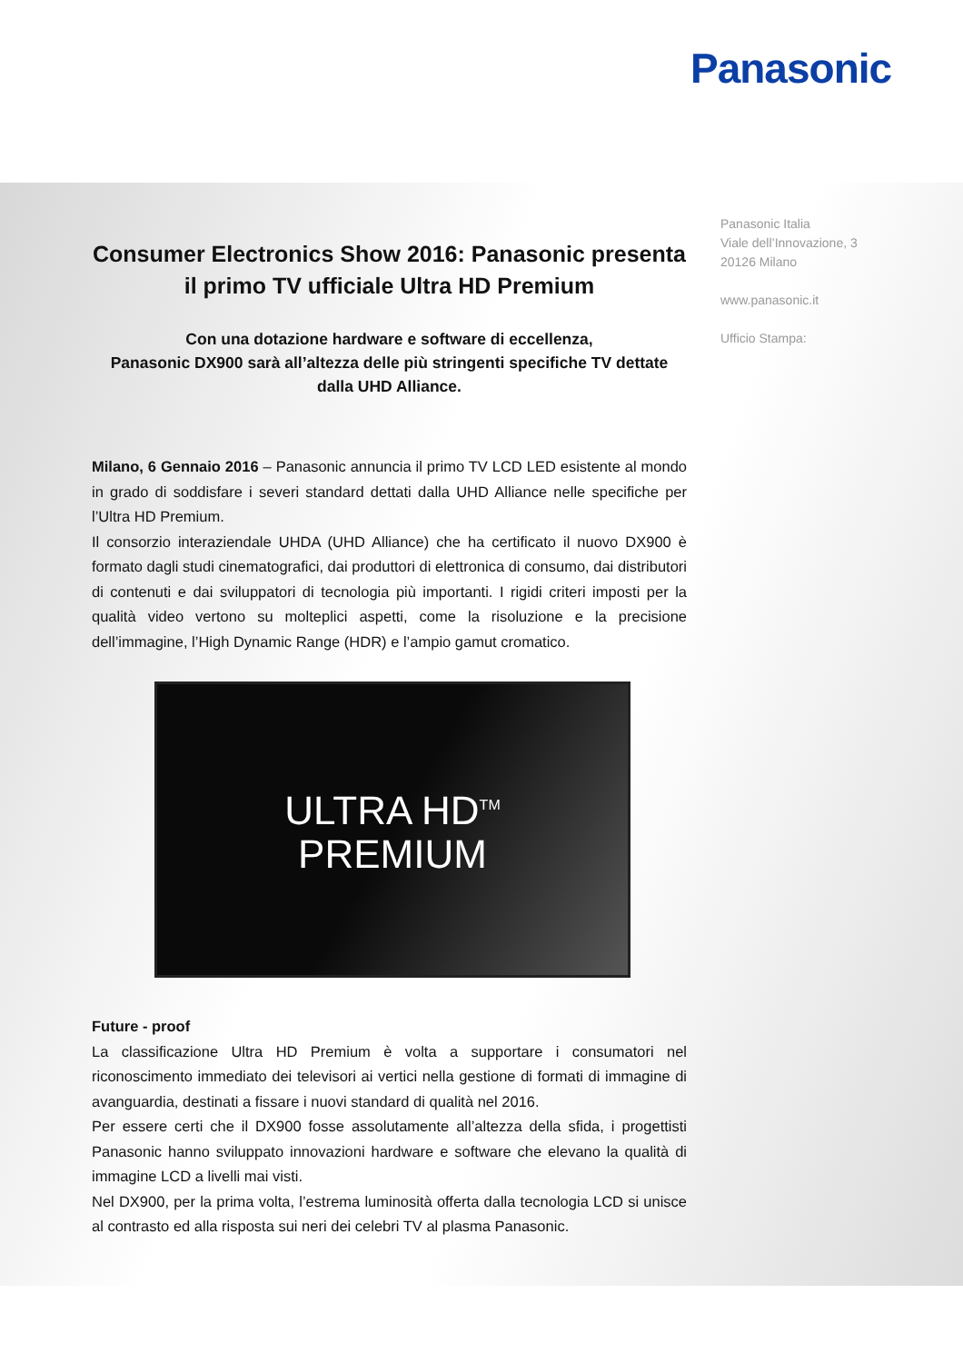Panasonic
Panasonic Italia
Viale dell’Innovazione, 3
20126 Milano
www.panasonic.it
Ufficio Stampa:
Consumer Electronics Show 2016: Panasonic presenta il primo TV ufficiale Ultra HD Premium
Con una dotazione hardware e software di eccellenza,
Panasonic DX900 sarà all’altezza delle più stringenti specifiche TV dettate dalla UHD Alliance.
Milano, 6 Gennaio 2016 – Panasonic annuncia il primo TV LCD LED esistente al mondo in grado di soddisfare i severi standard dettati dalla UHD Alliance nelle specifiche per l’Ultra HD Premium.
Il consorzio interaziendale UHDA (UHD Alliance) che ha certificato il nuovo DX900 è formato dagli studi cinematografici, dai produttori di elettronica di consumo, dai distributori di contenuti e dai sviluppatori di tecnologia più importanti. I rigidi criteri imposti per la qualità video vertono su molteplici aspetti, come la risoluzione e la precisione dell’immagine, l’High Dynamic Range (HDR) e l’ampio gamut cromatico.
ULTRA HD<sup>TM</sup>
PREMIUM
Future - proof
La classificazione Ultra HD Premium è volta a supportare i consumatori nel riconoscimento immediato dei televisori ai vertici nella gestione di formati di immagine di avanguardia, destinati a fissare i nuovi standard di qualità nel 2016.
Per essere certi che il DX900 fosse assolutamente all’altezza della sfida, i progettisti Panasonic hanno sviluppato innovazioni hardware e software che elevano la qualità di immagine LCD a livelli mai visti.
Nel DX900, per la prima volta, l’estrema luminosità offerta dalla tecnologia LCD si unisce al contrasto ed alla risposta sui neri dei celebri TV al plasma Panasonic.